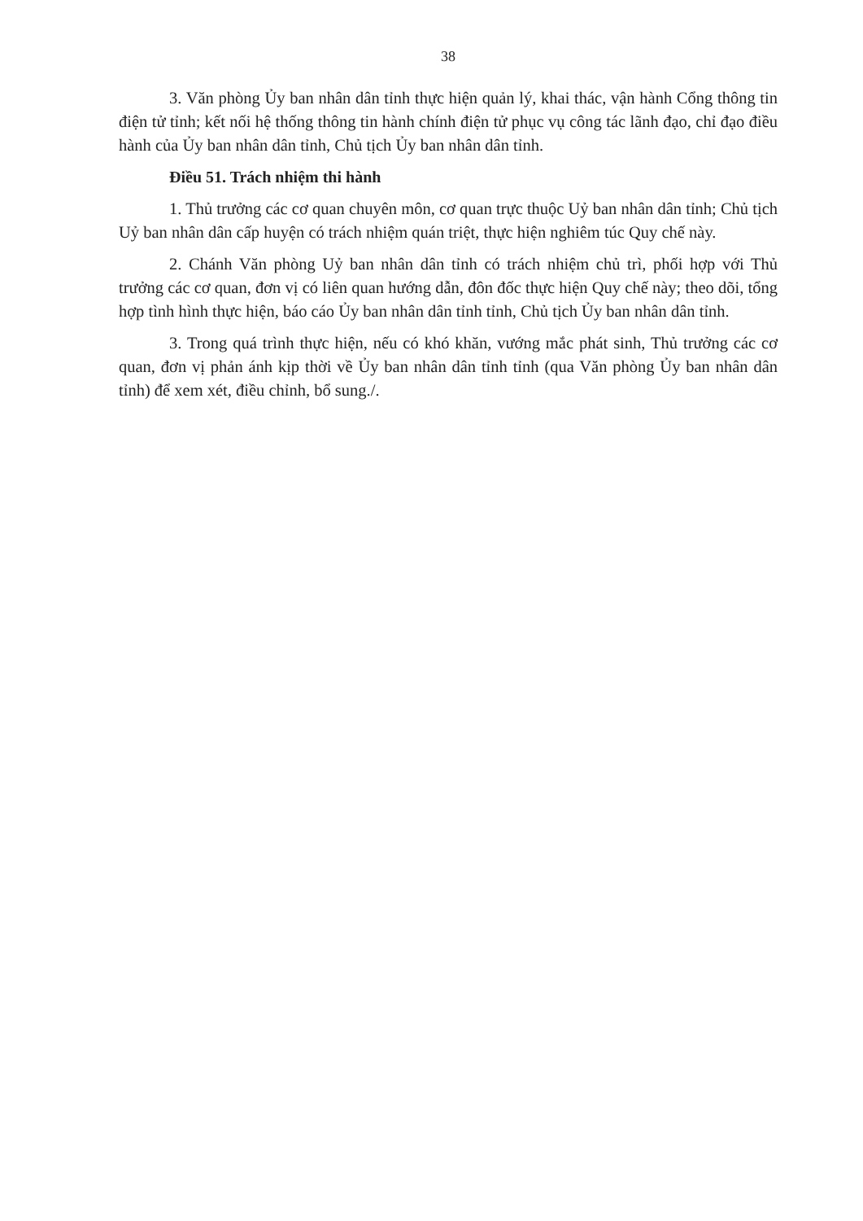38
3. Văn phòng Ủy ban nhân dân tỉnh thực hiện quản lý, khai thác, vận hành Cổng thông tin điện tử tỉnh; kết nối hệ thống thông tin hành chính điện tử phục vụ công tác lãnh đạo, chỉ đạo điều hành của Ủy ban nhân dân tỉnh, Chủ tịch Ủy ban nhân dân tỉnh.
Điều 51. Trách nhiệm thi hành
1. Thủ trưởng các cơ quan chuyên môn, cơ quan trực thuộc Uỷ ban nhân dân tỉnh; Chủ tịch Uỷ ban nhân dân cấp huyện có trách nhiệm quán triệt, thực hiện nghiêm túc Quy chế này.
2. Chánh Văn phòng Uỷ ban nhân dân tỉnh có trách nhiệm chủ trì, phối hợp với Thủ trưởng các cơ quan, đơn vị có liên quan hướng dẫn, đôn đốc thực hiện Quy chế này; theo dõi, tổng hợp tình hình thực hiện, báo cáo Ủy ban nhân dân tỉnh tỉnh, Chủ tịch Ủy ban nhân dân tỉnh.
3. Trong quá trình thực hiện, nếu có khó khăn, vướng mắc phát sinh, Thủ trưởng các cơ quan, đơn vị phản ánh kịp thời về Ủy ban nhân dân tỉnh tỉnh (qua Văn phòng Ủy ban nhân dân tỉnh) để xem xét, điều chỉnh, bổ sung./.